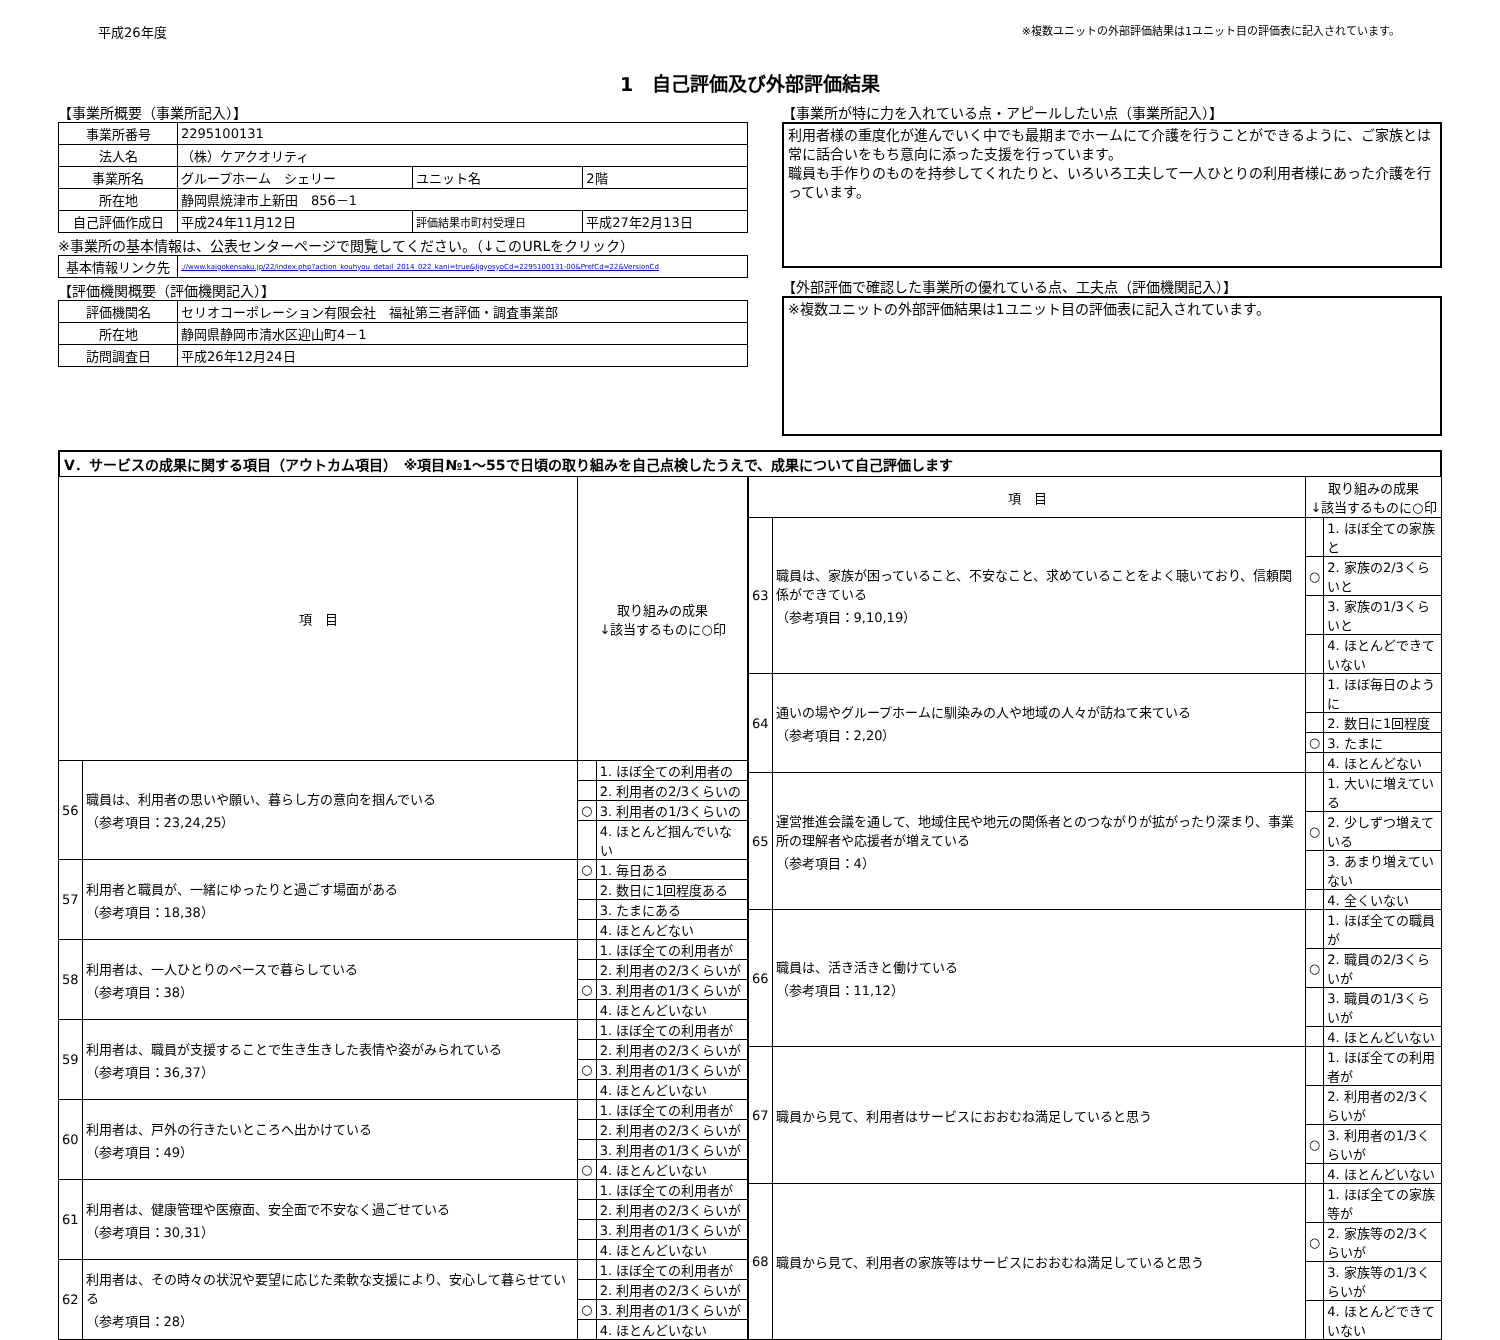平成26年度 ※複数ユニットの外部評価結果は1ユニット目の評価表に記入されています。
1　自己評価及び外部評価結果
【事業所概要（事業所記入）】
| 事業所番号 | 2295100131 | | |
| 法人名 | （株）ケアクオリティ | | |
| 事業所名 | グループホーム シェリー | ユニット名 | 2階 |
| 所在地 | 静岡県焼津市上新田 856－1 | | |
| 自己評価作成日 | 平成24年11月12日 | 評価結果市町村受理日 | 平成27年2月13日 |
※事業所の基本情報は、公表センターページで閲覧してください。（↓このURLをクリック）
| 基本情報リンク先 | ://www.kaigokensaku.jp/22/index.php?action_kouhyou_detail_2014_022_kani=true&JigyosyoCd=2295100131-00&PrefCd=22&VersionCd |
【評価機関概要（評価機関記入）】
| 評価機関名 | セリオコーポレーション有限会社 福祉第三者評価・調査事業部 |
| 所在地 | 静岡県静岡市清水区迎山町4－1 |
| 訪問調査日 | 平成26年12月24日 |
【事業所が特に力を入れている点・アピールしたい点（事業所記入）】
利用者様の重度化が進んでいく中でも最期までホームにて介護を行うことができるように、ご家族とは常に話合いをもち意向に添った支援を行っています。
職員も手作りのものを持参してくれたりと、いろいろ工夫して一人ひとりの利用者様にあった介護を行っています。
【外部評価で確認した事業所の優れている点、工夫点（評価機関記入）】
※複数ユニットの外部評価結果は1ユニット目の評価表に記入されています。
Ⅴ．サービスの成果に関する項目（アウトカム項目）　※項目№1～55で日頃の取り組みを自己点検したうえで、成果について自己評価します
| 項 目 | | 取り組みの成果 ↓該当するものに○印 | |
| --- | --- | --- | --- |
| 56 | 職員は、利用者の思いや願い、暮らし方の意向を掴んでいる （参考項目：23,24,25） | | 1. ほぼ全ての利用者の |
| | | | 2. 利用者の2/3くらいの |
| | | ○ | 3. 利用者の1/3くらいの |
| | | | 4. ほとんど掴んでいない |
| 57 | 利用者と職員が、一緒にゆったりと過ごす場面がある （参考項目：18,38） | ○ | 1. 毎日ある |
| | | | 2. 数日に1回程度ある |
| | | | 3. たまにある |
| | | | 4. ほとんどない |
| 58 | 利用者は、一人ひとりのペースで暮らしている （参考項目：38） | | 1. ほぼ全ての利用者が |
| | | | 2. 利用者の2/3くらいが |
| | | ○ | 3. 利用者の1/3くらいが |
| | | | 4. ほとんどいない |
| 59 | 利用者は、職員が支援することで生き生きした表情や姿がみられている （参考項目：36,37） | | 1. ほぼ全ての利用者が |
| | | | 2. 利用者の2/3くらいが |
| | | ○ | 3. 利用者の1/3くらいが |
| | | | 4. ほとんどいない |
| 60 | 利用者は、戸外の行きたいところへ出かけている （参考項目：49） | | 1. ほぼ全ての利用者が |
| | | | 2. 利用者の2/3くらいが |
| | | | 3. 利用者の1/3くらいが |
| | | ○ | 4. ほとんどいない |
| 61 | 利用者は、健康管理や医療面、安全面で不安なく過ごせている （参考項目：30,31） | | 1. ほぼ全ての利用者が |
| | | | 2. 利用者の2/3くらいが |
| | | | 3. 利用者の1/3くらいが |
| | | | 4. ほとんどいない |
| 62 | 利用者は、その時々の状況や要望に応じた柔軟な支援により、安心して暮らせている （参考項目：28） | | 1. ほぼ全ての利用者が |
| | | | 2. 利用者の2/3くらいが |
| | | ○ | 3. 利用者の1/3くらいが |
| | | | 4. ほとんどいない |
| 項 目 | | 取り組みの成果 ↓該当するものに○印 | |
| --- | --- | --- | --- |
| 63 | 職員は、家族が困っていること、不安なこと、求めていることをよく聴いており、信頼関係ができている （参考項目：9,10,19） | | 1. ほぼ全ての家族と |
| | | ○ | 2. 家族の2/3くらいと |
| | | | 3. 家族の1/3くらいと |
| | | | 4. ほとんどできていない |
| 64 | 通いの場やグループホームに馴染みの人や地域の人々が訪ねて来ている （参考項目：2,20） | | 1. ほぼ毎日のように |
| | | | 2. 数日に1回程度 |
| | | ○ | 3. たまに |
| | | | 4. ほとんどない |
| 65 | 運営推進会議を通して、地域住民や地元の関係者とのつながりが拡がったり深まり、事業所の理解者や応援者が増えている （参考項目：4） | | 1. 大いに増えている |
| | | ○ | 2. 少しずつ増えている |
| | | | 3. あまり増えていない |
| | | | 4. 全くいない |
| 66 | 職員は、活き活きと働けている （参考項目：11,12） | | 1. ほぼ全ての職員が |
| | | ○ | 2. 職員の2/3くらいが |
| | | | 3. 職員の1/3くらいが |
| | | | 4. ほとんどいない |
| 67 | 職員から見て、利用者はサービスにおおむね満足していると思う | | 1. ほぼ全ての利用者が |
| | | | 2. 利用者の2/3くらいが |
| | | ○ | 3. 利用者の1/3くらいが |
| | | | 4. ほとんどいない |
| 68 | 職員から見て、利用者の家族等はサービスにおおむね満足していると思う | | 1. ほぼ全ての家族等が |
| | | ○ | 2. 家族等の2/3くらいが |
| | | | 3. 家族等の1/3くらいが |
| | | | 4. ほとんどできていない |